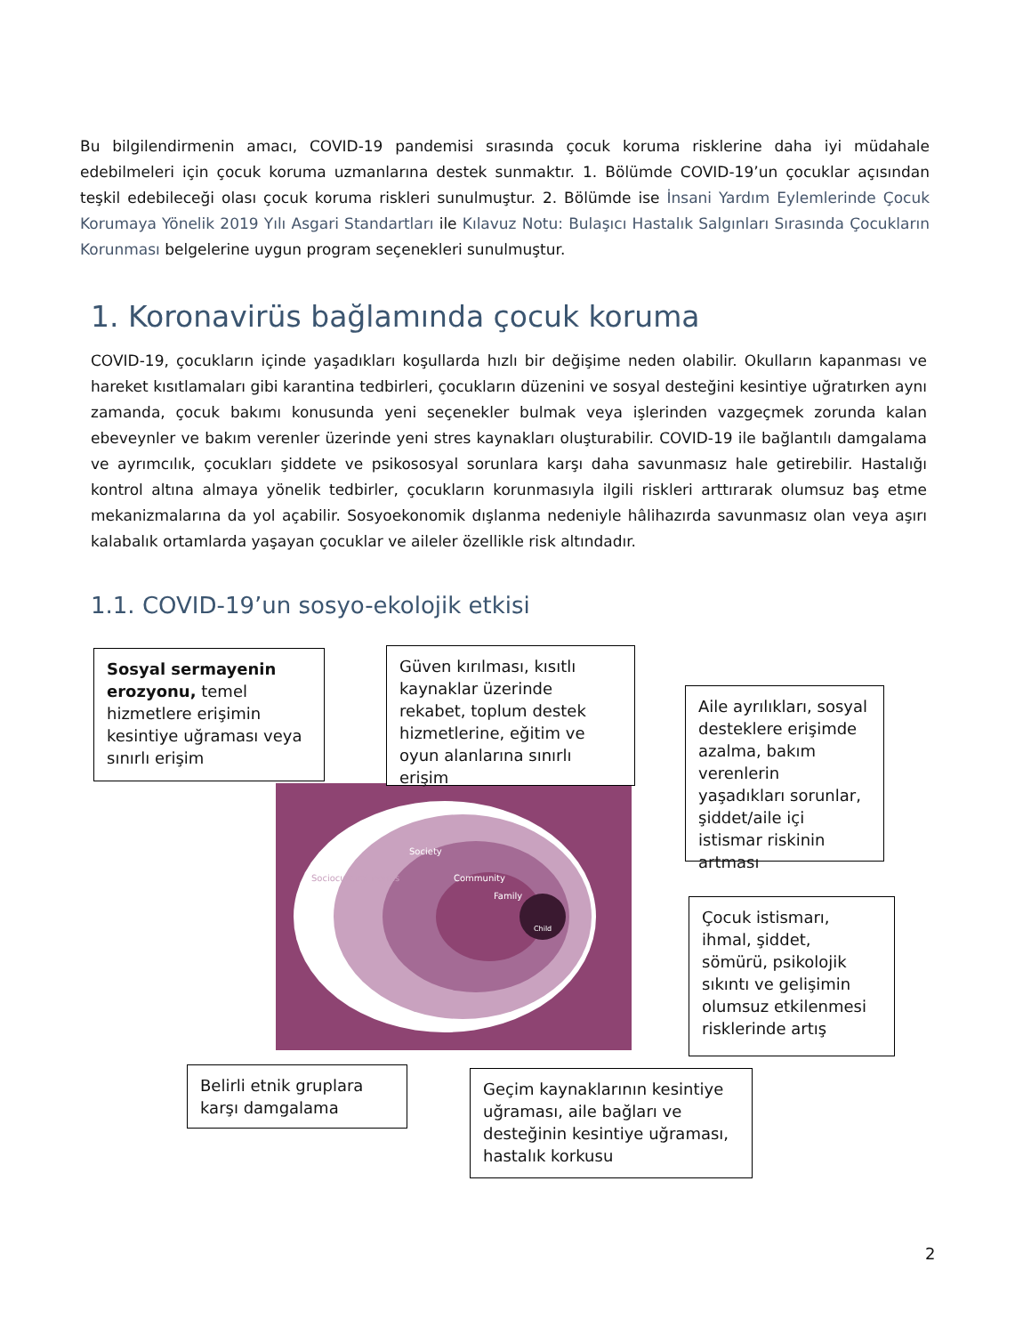Bu bilgilendirmenin amacı, COVID-19 pandemisi sırasında çocuk koruma risklerine daha iyi müdahale edebilmeleri için çocuk koruma uzmanlarına destek sunmaktır. 1. Bölümde COVID-19’un çocuklar açısından teşkil edebileceği olası çocuk koruma riskleri sunulmuştur. 2. Bölümde ise İnsani Yardım Eylemlerinde Çocuk Korumaya Yönelik 2019 Yılı Asgari Standartları ile Kılavuz Notu: Bulaşıcı Hastalık Salgınları Sırasında Çocukların Korunması belgelerine uygun program seçenekleri sunulmuştur.
1. Koronavirüs bağlamında çocuk koruma
COVID-19, çocukların içinde yaşadıkları koşullarda hızlı bir değişime neden olabilir. Okulların kapanması ve hareket kısıtlamaları gibi karantina tedbirleri, çocukların düzenini ve sosyal desteğini kesintiye uğratırken aynı zamanda, çocuk bakımı konusunda yeni seçenekler bulmak veya işlerinden vazgeçmek zorunda kalan ebeveynler ve bakım verenler üzerinde yeni stres kaynakları oluşturabilir. COVID-19 ile bağlantılı damgalama ve ayrımcılık, çocukları şiddete ve psikososyal sorunlara karşı daha savunmasız hale getirebilir. Hastalığı kontrol altına almaya yönelik tedbirler, çocukların korunmasıyla ilgili riskleri arttırarak olumsuz baş etme mekanizmalarına da yol açabilir. Sosyoekonomik dışlanma nedeniyle hâlihazırda savunmasız olan veya aşırı kalabalık ortamlarda yaşayan çocuklar ve aileler özellikle risk altındadır.
1.1. COVID-19’un sosyo-ekolojik etkisi
Sociocultural norms
Society
Community
Family
Child
Sosyal sermayenin erozyonu, temel hizmetlere erişimin kesintiye uğraması veya sınırlı erişim
Güven kırılması, kısıtlı kaynaklar üzerinde rekabet, toplum destek hizmetlerine, eğitim ve oyun alanlarına sınırlı erişim
Aile ayrılıkları, sosyal desteklere erişimde azalma, bakım verenlerin yaşadıkları sorunlar, şiddet/aile içi istismar riskinin artması
Çocuk istismarı, ihmal, şiddet, sömürü, psikolojik sıkıntı ve gelişimin olumsuz etkilenmesi risklerinde artış
Belirli etnik gruplara karşı damgalama
Geçim kaynaklarının kesintiye uğraması, aile bağları ve desteğinin kesintiye uğraması, hastalık korkusu
2